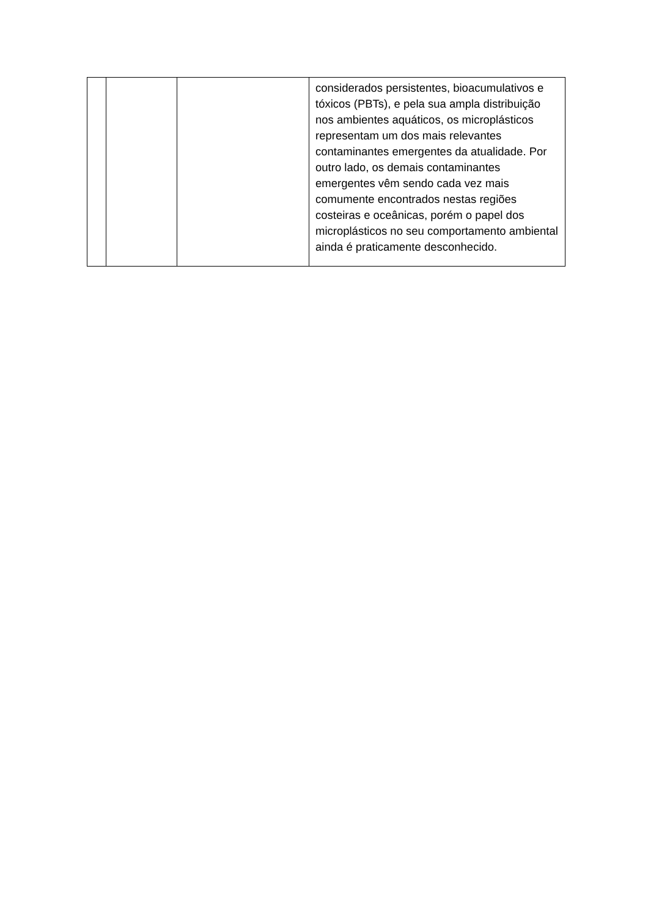| | | | considerados persistentes, bioacumulativos e tóxicos (PBTs), e pela sua ampla distribuição nos ambientes aquáticos, os microplásticos representam um dos mais relevantes contaminantes emergentes da atualidade. Por outro lado, os demais contaminantes emergentes vêm sendo cada vez mais comumente encontrados nestas regiões costeiras e oceânicas, porém o papel dos microplásticos no seu comportamento ambiental ainda é praticamente desconhecido. |